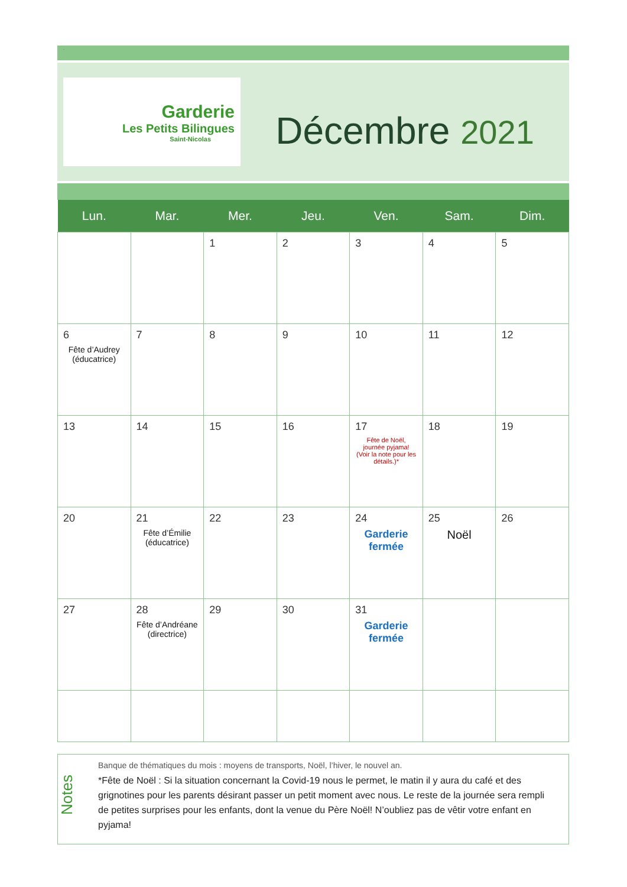.
Garderie
Les Petits Bilingues
Saint-Nicolas
Décembre 2021
| Lun. | Mar. | Mer. | Jeu. | Ven. | Sam. | Dim. |
| --- | --- | --- | --- | --- | --- | --- |
| | | 1 | 2 | 3 | 4 | 5 |
| 6 Fête d’Audrey (éducatrice) | 7 | 8 | 9 | 10 | 11 | 12 |
| 13 | 14 | 15 | 16 | 17 Fête de Noël, journée pyjama! (Voir la note pour les détails.)* | 18 | 19 |
| 20 | 21 Fête d’Émilie (éducatrice) | 22 | 23 | 24 Garderie fermée | 25 Noël | 26 |
| 27 | 28 Fête d’Andréane (directrice) | 29 | 30 | 31 Garderie fermée | | |
Notes
Banque de thématiques du mois : moyens de transports, Noël, l’hiver, le nouvel an.
*Fête de Noël : Si la situation concernant la Covid-19 nous le permet, le matin il y aura du café et des grignotines pour les parents désirant passer un petit moment avec nous. Le reste de la journée sera rempli de petites surprises pour les enfants, dont la venue du Père Noël! N’oubliez pas de vêtir votre enfant en pyjama!